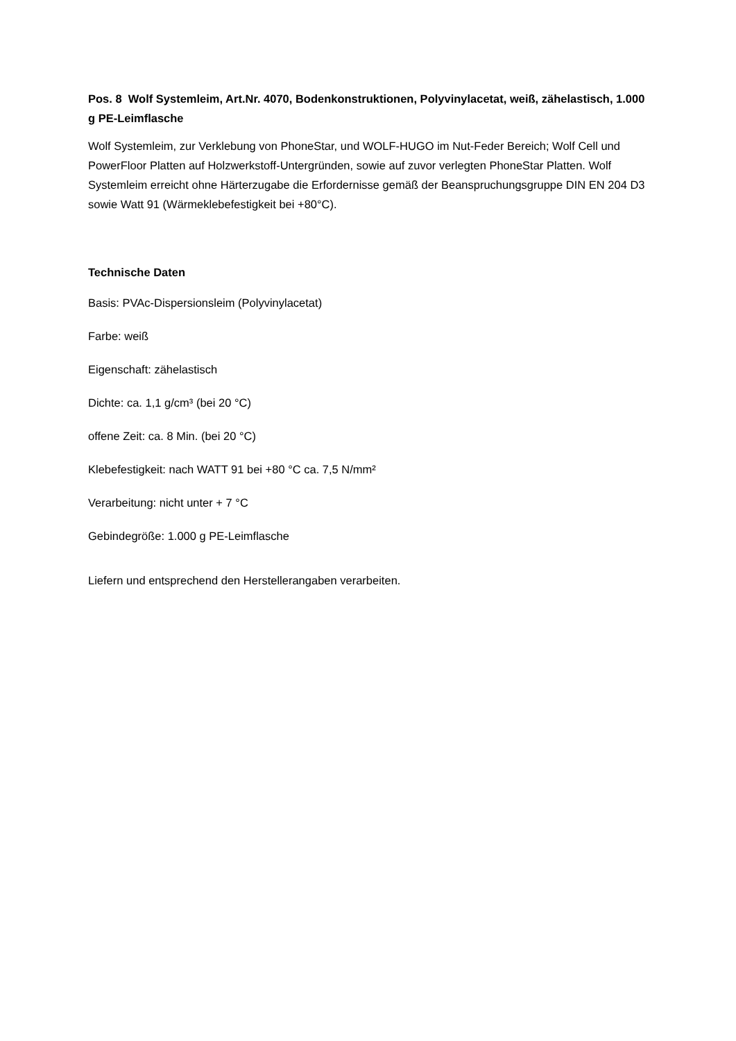Pos. 8 Wolf Systemleim, Art.Nr. 4070, Bodenkonstruktionen, Polyvinylacetat, weiß, zähelastisch, 1.000 g PE-Leimflasche
Wolf Systemleim, zur Verklebung von PhoneStar, und WOLF-HUGO im Nut-Feder Bereich; Wolf Cell und PowerFloor Platten auf Holzwerkstoff-Untergründen, sowie auf zuvor verlegten PhoneStar Platten. Wolf Systemleim erreicht ohne Härterzugabe die Erfordernisse gemäß der Beanspruchungsgruppe DIN EN 204 D3 sowie Watt 91 (Wärmeklebefestigkeit bei +80°C).
Technische Daten
Basis: PVAc-Dispersionsleim (Polyvinylacetat)
Farbe: weiß
Eigenschaft: zähelastisch
Dichte: ca. 1,1 g/cm³ (bei 20 °C)
offene Zeit: ca. 8 Min. (bei 20 °C)
Klebefestigkeit: nach WATT 91 bei +80 °C ca. 7,5 N/mm²
Verarbeitung: nicht unter + 7 °C
Gebindegröße: 1.000 g PE-Leimflasche
Liefern und entsprechend den Herstellerangaben verarbeiten.